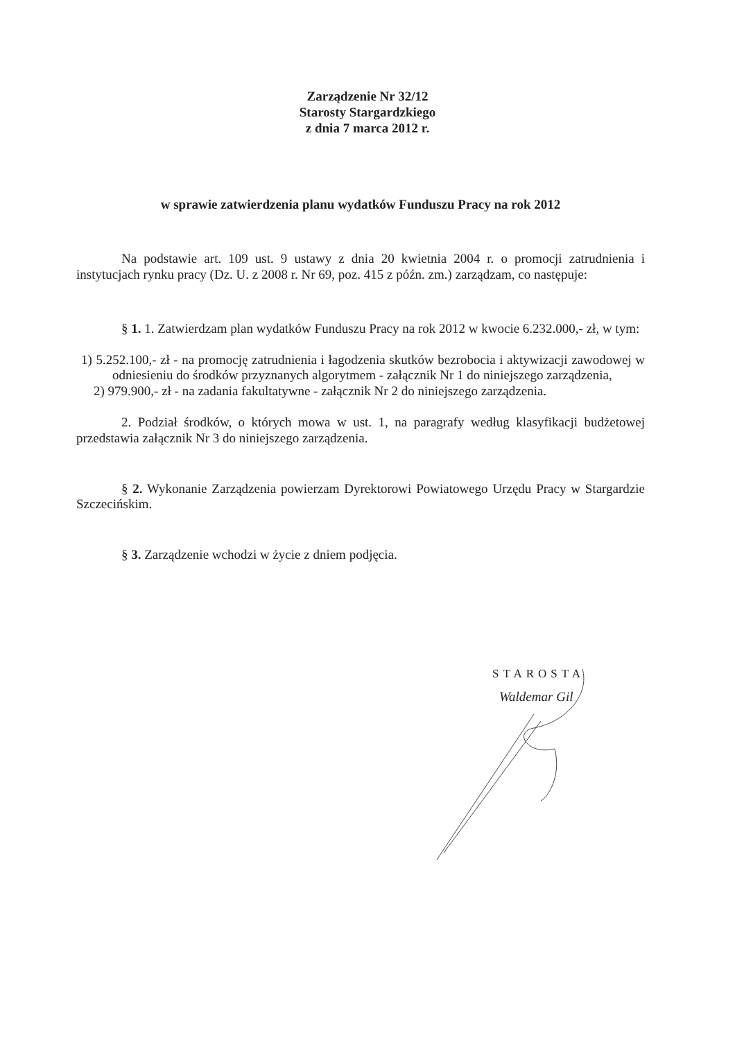Zarządzenie Nr 32/12
Starosty Stargardzkiego
z dnia 7 marca 2012 r.
w sprawie zatwierdzenia planu wydatków Funduszu Pracy na rok 2012
Na podstawie art. 109 ust. 9 ustawy z dnia 20 kwietnia 2004 r. o promocji zatrudnienia i instytucjach rynku pracy (Dz. U. z 2008 r. Nr 69, poz. 415 z późn. zm.) zarządzam, co następuje:
§ 1. 1. Zatwierdzam plan wydatków Funduszu Pracy na rok 2012 w kwocie 6.232.000,- zł, w tym:
1) 5.252.100,- zł - na promocję zatrudnienia i łagodzenia skutków bezrobocia i aktywizacji zawodowej w odniesieniu do środków przyznanych algorytmem - załącznik Nr 1 do niniejszego zarządzenia,
2) 979.900,- zł - na zadania fakultatywne - załącznik Nr 2 do niniejszego zarządzenia.
2. Podział środków, o których mowa w ust. 1, na paragrafy według klasyfikacji budżetowej przedstawia załącznik Nr 3 do niniejszego zarządzenia.
§ 2. Wykonanie Zarządzenia powierzam Dyrektorowi Powiatowego Urzędu Pracy w Stargardzie Szczecińskim.
§ 3. Zarządzenie wchodzi w życie z dniem podjęcia.
STAROSTA
Waldemar Gil